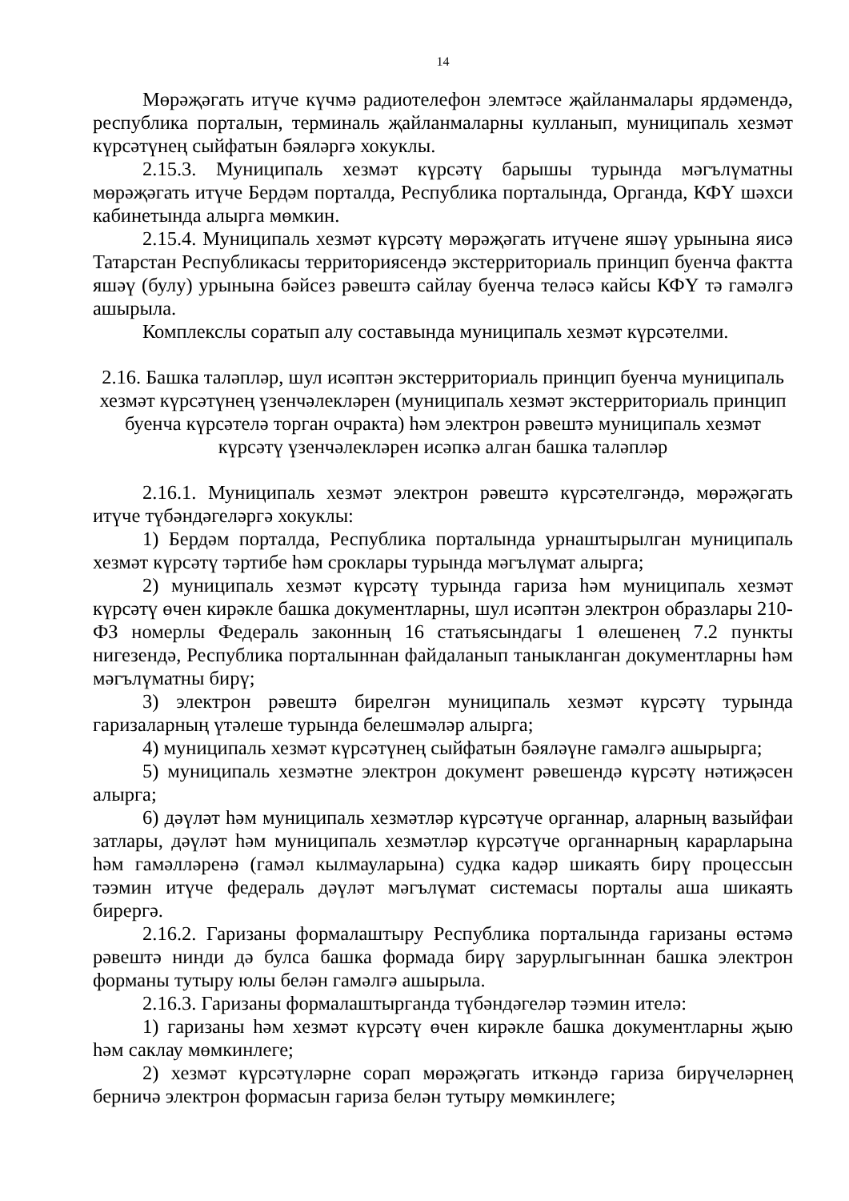14
Мөрәҗәгать итүче күчмә радиотелефон элемтәсе җайланмалары ярдәмендә, республика порталын, терминаль җайланмаларны кулланып, муниципаль хезмәт күрсәтүнең сыйфатын бәяләргә хокуклы.
2.15.3. Муниципаль хезмәт күрсәтү барышы турында мәгълүматны мөрәҗәгать итүче Бердәм порталда, Республика порталында, Органда, КФҮ шәхси кабинетында алырга мөмкин.
2.15.4. Муниципаль хезмәт күрсәтү мөрәҗәгать итүчене яшәү урынына яисә Татарстан Республикасы территориясендә экстерриториаль принцип буенча фактта яшәү (булу) урынына бәйсез рәвештә сайлау буенча теләсә кайсы КФҮ тә гамәлгә ашырыла.
Комплекслы соратып алу составында муниципаль хезмәт күрсәтелми.
2.16. Башка таләпләр, шул исәптән экстерриториаль принцип буенча муниципаль хезмәт күрсәтүнең үзенчәлекләрен (муниципаль хезмәт экстерриториаль принцип буенча күрсәтелә торган очракта) һәм электрон рәвештә муниципаль хезмәт күрсәтү үзенчәлекләрен исәпкә алган башка таләпләр
2.16.1. Муниципаль хезмәт электрон рәвештә күрсәтелгәндә, мөрәҗәгать итүче түбәндәгеләргә хокуклы:
1) Бердәм порталда, Республика порталында урнаштырылган муниципаль хезмәт күрсәтү тәртибе һәм сроклары турында мәгълүмат алырга;
2) муниципаль хезмәт күрсәтү турында гариза һәм муниципаль хезмәт күрсәтү өчен кирәкле башка документларны, шул исәптән электрон образлары 210-ФЗ номерлы Федераль законның 16 статьясындагы 1 өлешенең 7.2 пункты нигезендә, Республика порталыннан файдаланып таныкланган документларны һәм мәгълүматны бирү;
3) электрон рәвештә бирелгән муниципаль хезмәт күрсәтү турында гаризаларның үтәлеше турында белешмәләр алырга;
4) муниципаль хезмәт күрсәтүнең сыйфатын бәяләүне гамәлгә ашырырга;
5) муниципаль хезмәтне электрон документ рәвешендә күрсәтү нәтиҗәсен алырга;
6) дәүләт һәм муниципаль хезмәтләр күрсәтүче органнар, аларның вазыйфаи затлары, дәүләт һәм муниципаль хезмәтләр күрсәтүче органнарның карарларына һәм гамәлләренә (гамәл кылмауларына) судка кадәр шикаять бирү процессын тәэмин итүче федераль дәүләт мәгълүмат системасы порталы аша шикаять бирергә.
2.16.2. Гаризаны формалаштыру Республика порталында гаризаны өстәмә рәвештә нинди дә булса башка формада бирү зарурлыгыннан башка электрон форманы тутыру юлы белән гамәлгә ашырыла.
2.16.3. Гаризаны формалаштырганда түбәндәгеләр тәэмин ителә:
1) гаризаны һәм хезмәт күрсәтү өчен кирәкле башка документларны җыю һәм саклау мөмкинлеге;
2) хезмәт күрсәтүләрне сорап мөрәҗәгать иткәндә гариза бирүчеләрнең берничә электрон формасын гариза белән тутыру мөмкинлеге;